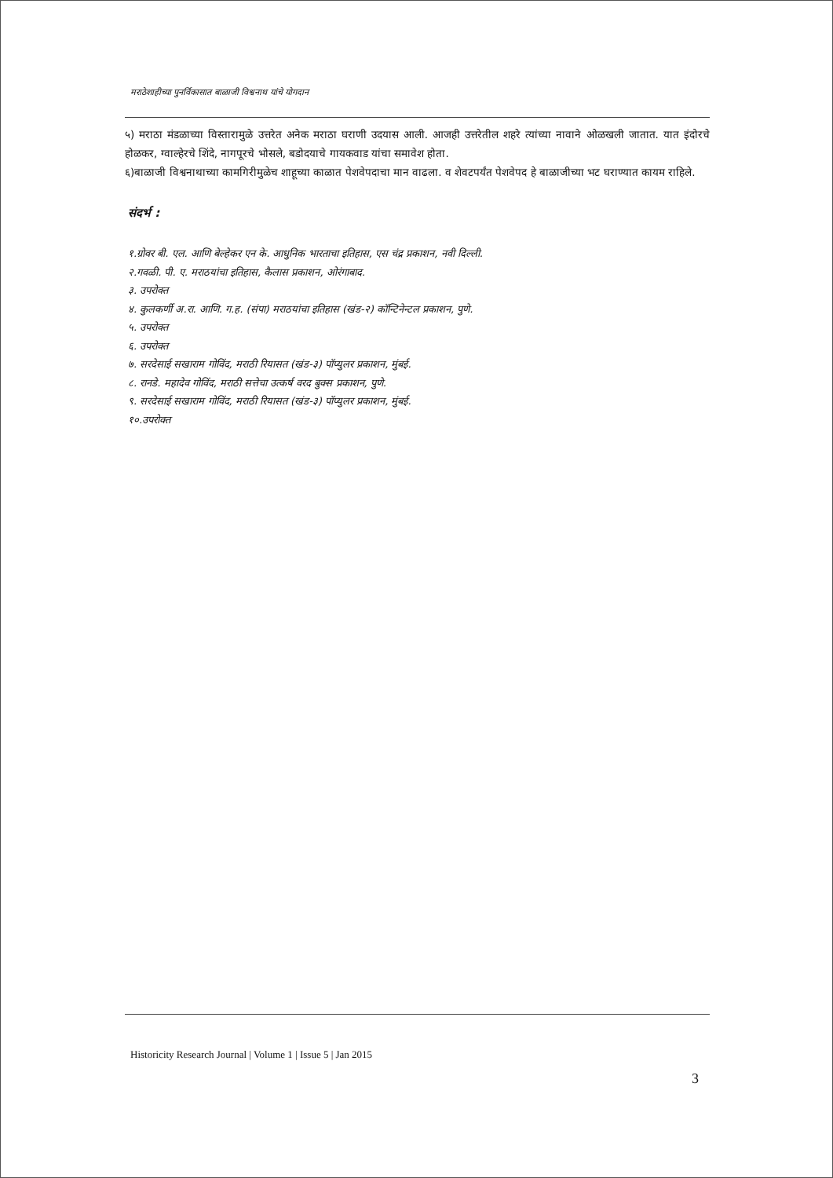मराठेशाहीच्या पुनर्विकासात बाळाजी विश्वनाथ यांचे योगदान
५) मराठा मंडळाच्या विस्तारामुळे उत्तरेत अनेक मराठा घराणी उदयास आली. आजही उत्तरेतील शहरे त्यांच्या नावाने ओळखली जातात. यात इंदोरचे होळकर, ग्वाल्हेरचे शिंदे, नागपूरचे भोसले, बडोदयाचे गायकवाड यांचा समावेश होता.
६)बाळाजी विश्वनाथाच्या कामगिरीमुळेच शाहूच्या काळात पेशवेपदाचा मान वाढला. व शेवटपर्यंत पेशवेपद हे बाळाजीच्या भट घराण्यात कायम राहिले.
संदर्भ :
१.ग्रोवर बी. एल. आणि बेल्हेकर एन के. आधुनिक भारताचा इतिहास, एस चंद्र प्रकाशन, नवी दिल्ली.
२.गवळी. पी. ए. मराठयांचा इतिहास, कैलास प्रकाशन, ओरंगाबाद.
३. उपरोक्त
४. कुलकर्णी अ.रा. आणि. ग.ह. (संपा) मराठयांचा इतिहास (खंड-२) कॉन्टिनेन्टल प्रकाशन, पुणे.
५. उपरोक्त
६. उपरोक्त
७. सरदेसाई सखाराम गोविंद, मराठी रियासत (खंड-३) पॉप्युलर प्रकाशन, मुंबई.
८. रानडे. महादेव गोविंद, मराठी सत्तेचा उत्कर्ष वरद बुक्स प्रकाशन, पुणे.
९. सरदेसाई सखाराम गोविंद, मराठी रियासत (खंड-३) पॉप्युलर प्रकाशन, मुंबई.
१०.उपरोक्त
Historicity Research Journal | Volume 1 | Issue 5 | Jan 2015
3